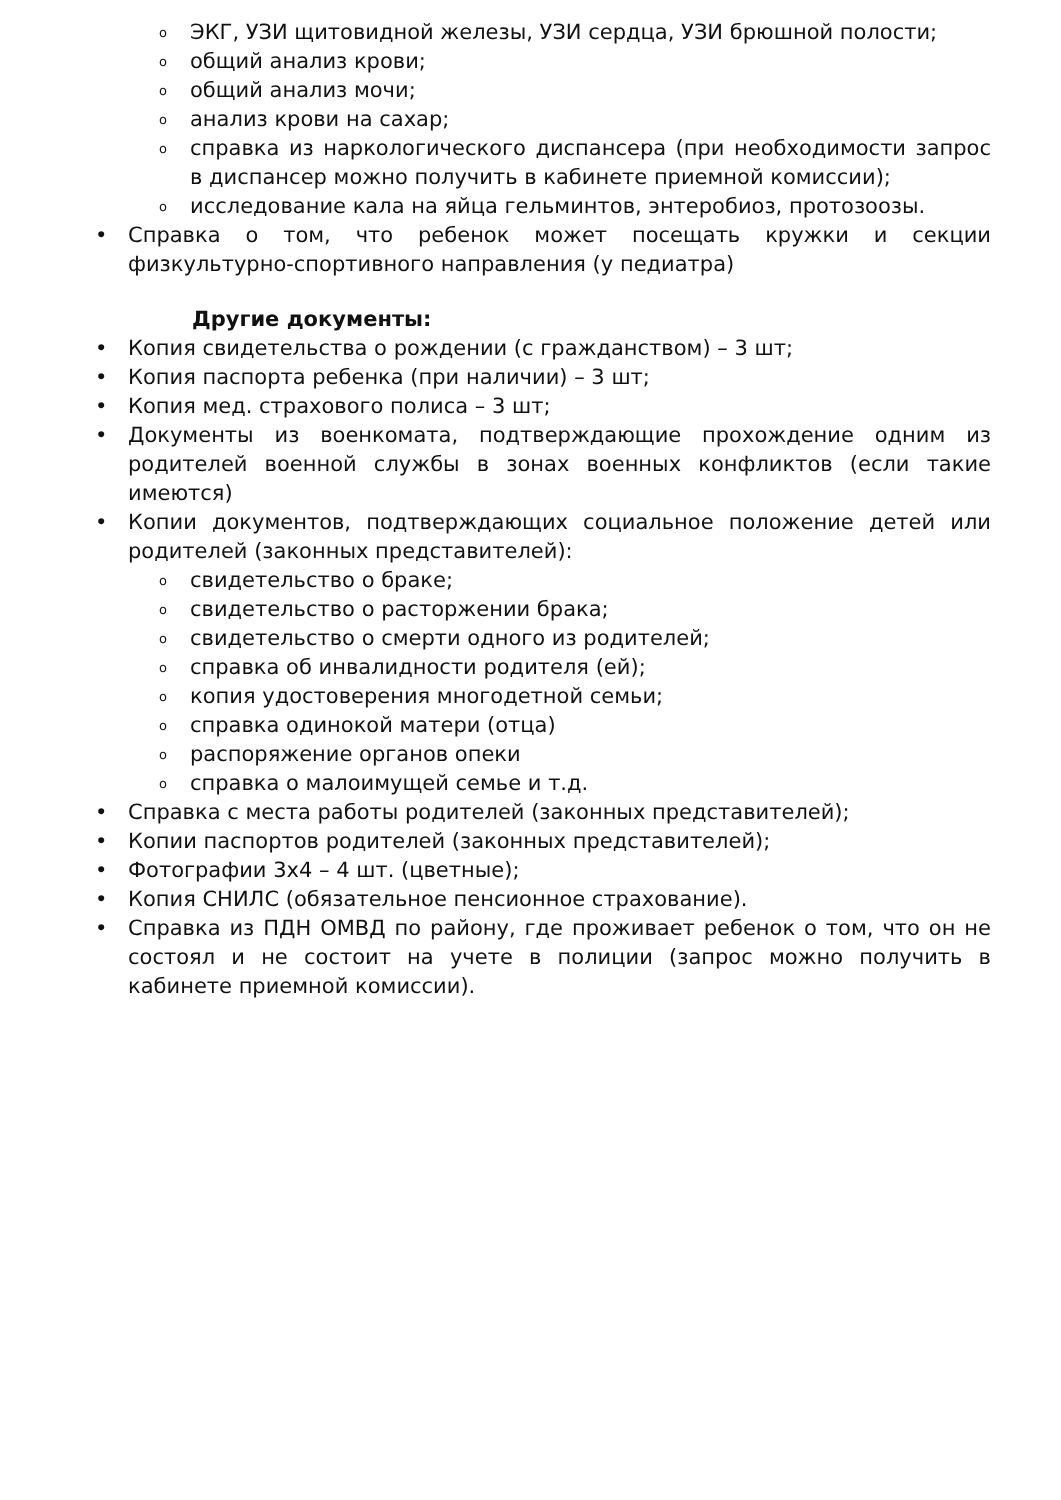o ЭКГ, УЗИ щитовидной железы, УЗИ сердца, УЗИ брюшной полости;
oобщий анализ крови;
oобщий анализ мочи;
oанализ крови на сахар;
oсправка из наркологического диспансера (при необходимости запрос в диспансер можно получить в кабинете приемной комиссии);
oисследование кала на яйца гельминтов, энтеробиоз, протозоозы.
• Справка о том, что ребенок может посещать кружки и секции физкультурно-спортивного направления (у педиатра)
Другие документы:
• Копия свидетельства о рождении (с гражданством) – 3 шт;
• Копия паспорта ребенка (при наличии) – 3 шт;
• Копия мед. страхового полиса – 3 шт;
• Документы из военкомата, подтверждающие прохождение одним из родителей военной службы в зонах военных конфликтов (если такие имеются)
• Копии документов, подтверждающих социальное положение детей или родителей (законных представителей):
oсвидетельство о браке;
oсвидетельство о расторжении брака;
oсвидетельство о смерти одного из родителей;
oсправка об инвалидности родителя (ей);
oкопия удостоверения многодетной семьи;
oсправка одинокой матери (отца)
oраспоряжение органов опеки
oсправка о малоимущей семье и т.д.
• Справка с места работы родителей (законных представителей);
• Копии паспортов родителей (законных представителей);
• Фотографии 3х4 – 4 шт. (цветные);
• Копия СНИЛС (обязательное пенсионное страхование).
• Справка из ПДН ОМВД по району, где проживает ребенок о том, что он не состоял и не состоит на учете в полиции (запрос можно получить в кабинете приемной комиссии).